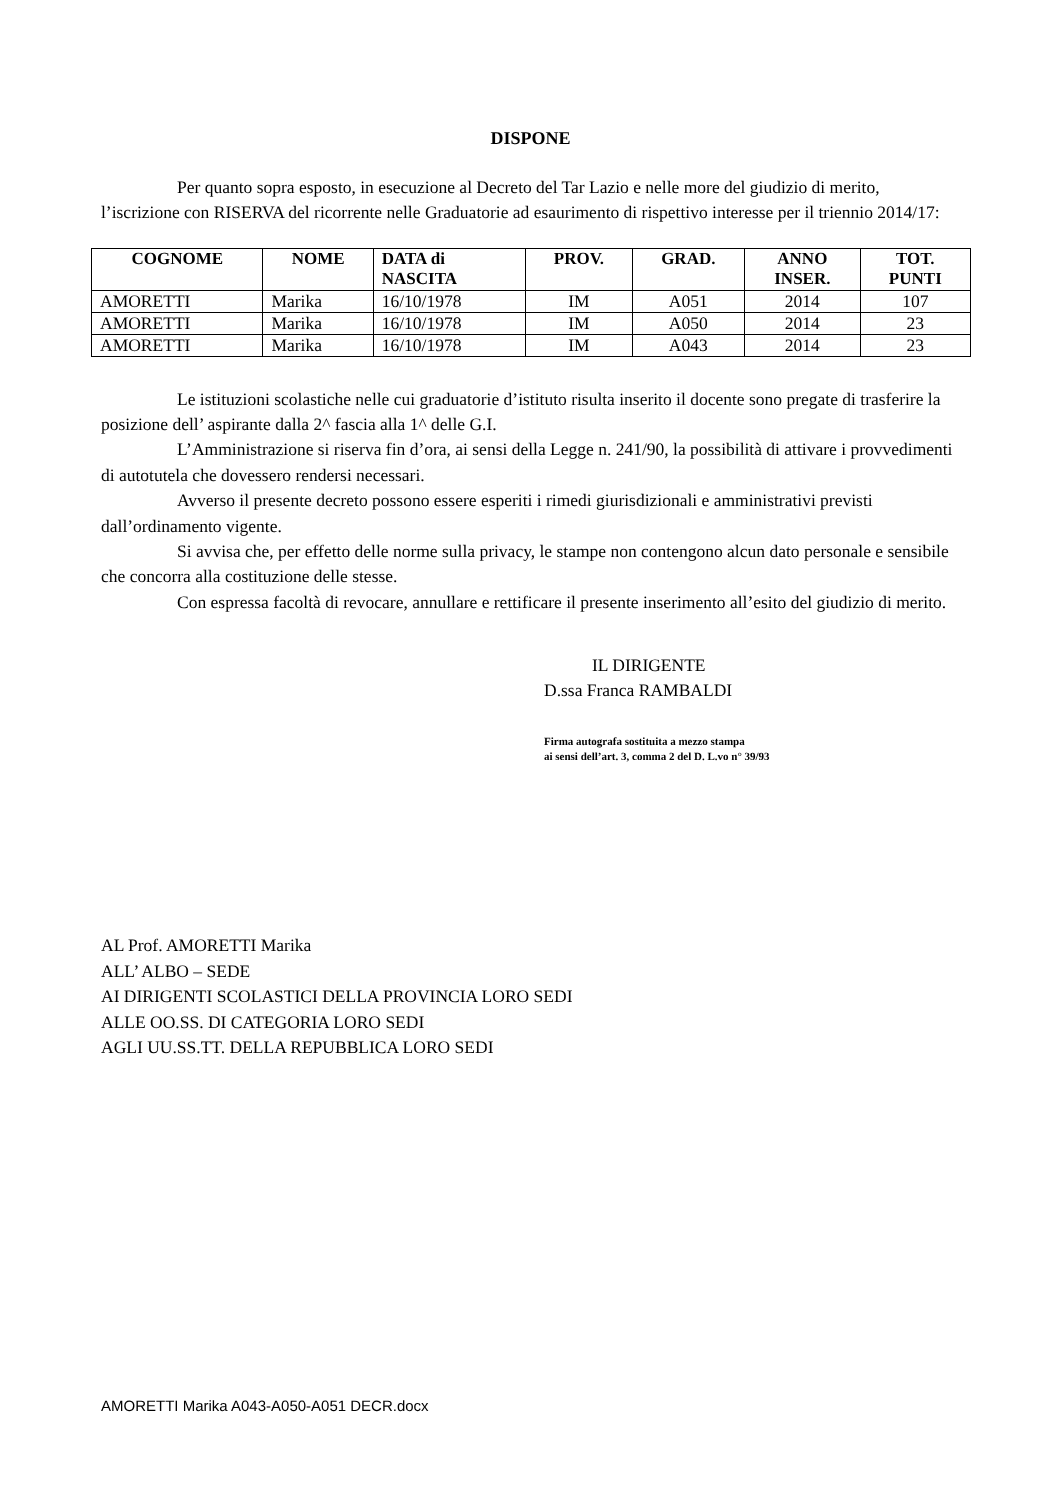DISPONE
Per quanto sopra esposto, in esecuzione al Decreto del Tar Lazio e nelle more del giudizio di merito, l’iscrizione con RISERVA del ricorrente nelle Graduatorie ad esaurimento di rispettivo interesse per il triennio 2014/17:
| COGNOME | NOME | DATA di NASCITA | PROV. | GRAD. | ANNO INSER. | TOT. PUNTI |
| --- | --- | --- | --- | --- | --- | --- |
| AMORETTI | Marika | 16/10/1978 | IM | A051 | 2014 | 107 |
| AMORETTI | Marika | 16/10/1978 | IM | A050 | 2014 | 23 |
| AMORETTI | Marika | 16/10/1978 | IM | A043 | 2014 | 23 |
Le istituzioni scolastiche nelle cui graduatorie d’istituto risulta inserito il docente sono pregate di trasferire la posizione dell’ aspirante dalla 2^ fascia alla 1^ delle G.I.
L’Amministrazione si riserva fin d’ora, ai sensi della Legge n. 241/90, la possibilità di attivare i provvedimenti di autotutela che dovessero rendersi necessari.
Avverso il presente decreto possono essere esperiti i rimedi giurisdizionali e amministrativi previsti dall’ordinamento vigente.
Si avvisa che, per effetto delle norme sulla privacy, le stampe non contengono alcun dato personale e sensibile che concorra alla costituzione delle stesse.
Con espressa facoltà di revocare, annullare e rettificare il presente inserimento all’esito del giudizio di merito.
IL DIRIGENTE
D.ssa Franca RAMBALDI
Firma autografa sostituita a mezzo stampa
ai sensi dell’art. 3, comma 2 del D. L.vo n° 39/93
AL Prof. AMORETTI Marika
ALL’ ALBO – SEDE
AI DIRIGENTI SCOLASTICI DELLA PROVINCIA LORO SEDI
ALLE OO.SS. DI CATEGORIA LORO SEDI
AGLI UU.SS.TT. DELLA REPUBBLICA LORO SEDI
AMORETTI Marika A043-A050-A051 DECR.docx